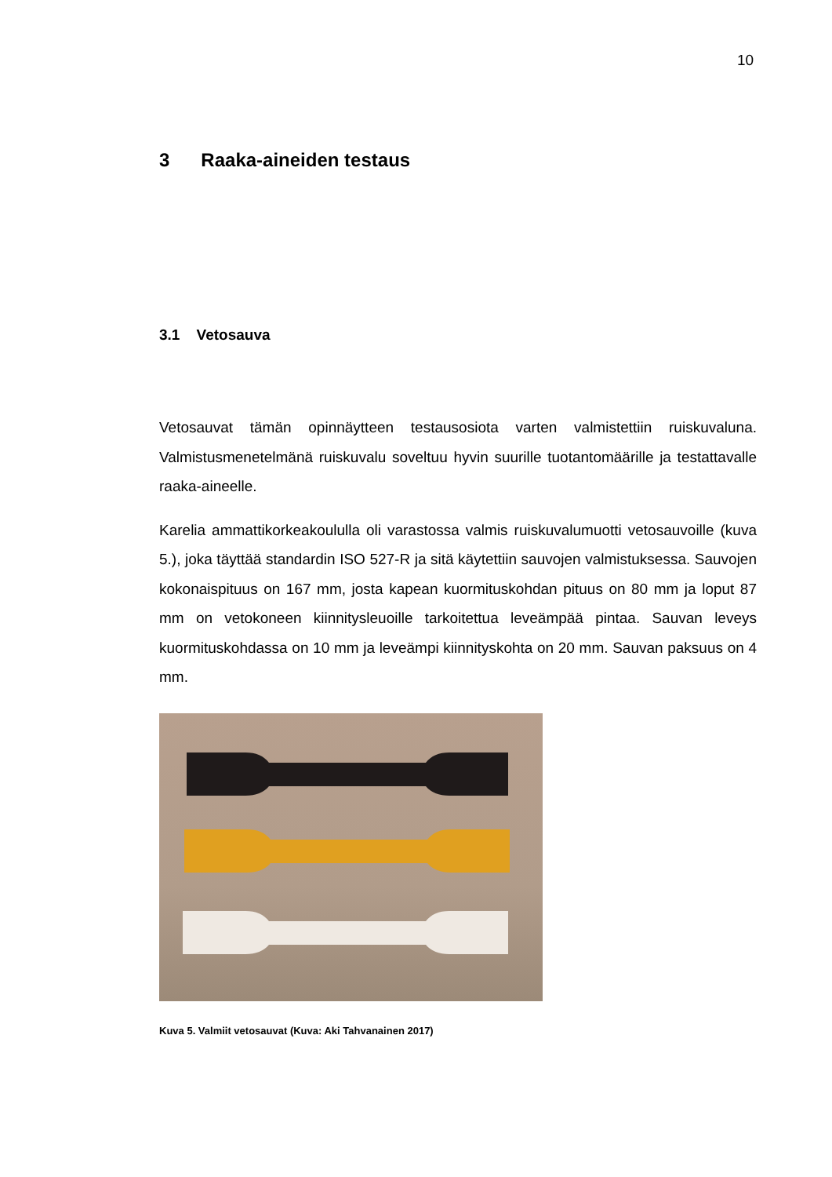10
3 Raaka-aineiden testaus
3.1 Vetosauva
Vetosauvat tämän opinnäytteen testausosiota varten valmistettiin ruiskuvaluna. Valmistusmenetelmänä ruiskuvalu soveltuu hyvin suurille tuotantomäärille ja testattavalle raaka-aineelle.
Karelia ammattikorkeakoululla oli varastossa valmis ruiskuvalumuotti vetosauvoille (kuva 5.), joka täyttää standardin ISO 527-R ja sitä käytettiin sauvojen valmistuksessa. Sauvojen kokonaispituus on 167 mm, josta kapean kuormituskohdan pituus on 80 mm ja loput 87 mm on vetokoneen kiinnitysleuoille tarkoitettua leveämpää pintaa. Sauvan leveys kuormituskohdassa on 10 mm ja leveämpi kiinnityskohta on 20 mm. Sauvan paksuus on 4 mm.
Kuva 5. Valmiit vetosauvat (Kuva: Aki Tahvanainen 2017)